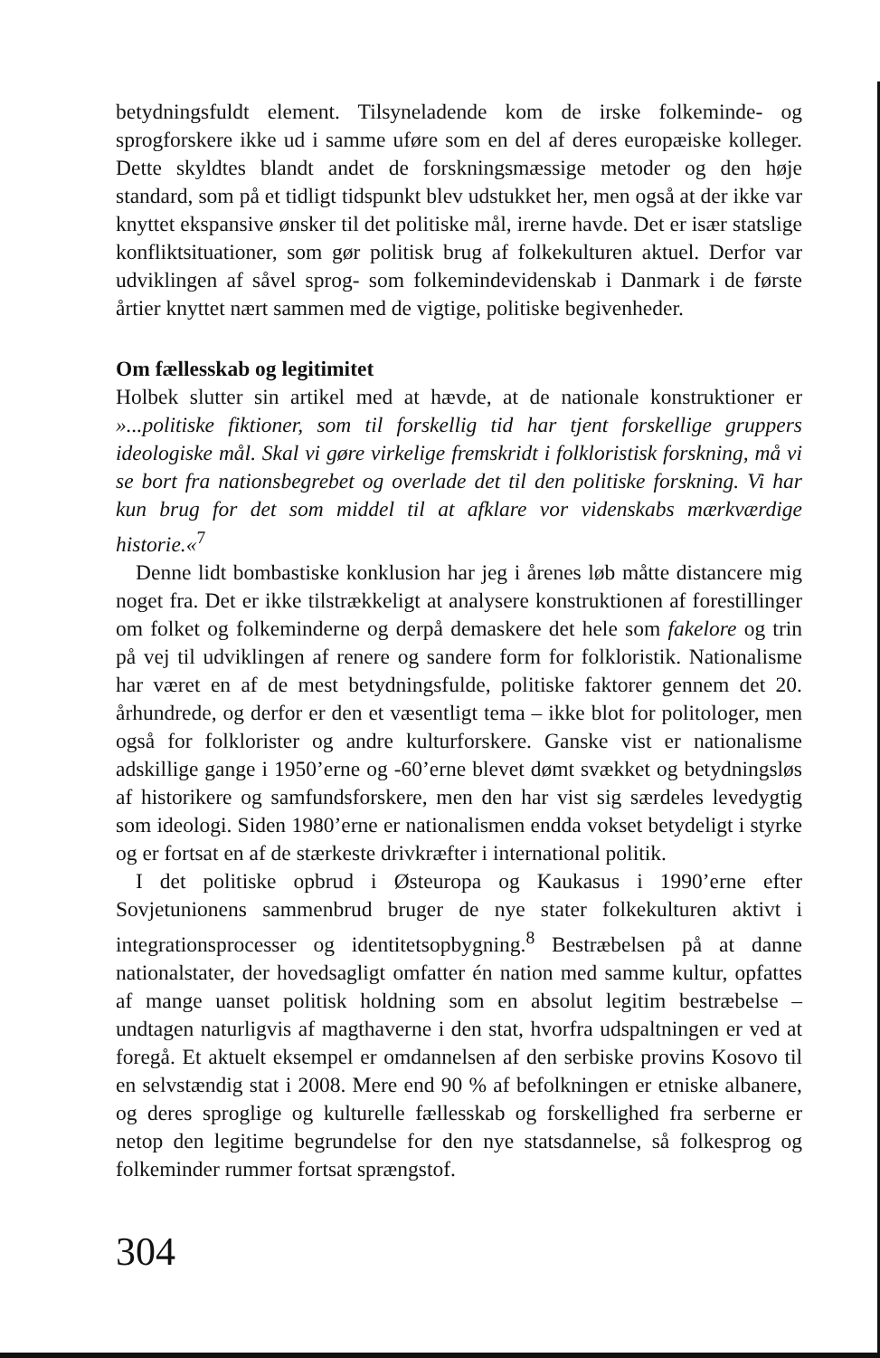betydningsfuldt element. Tilsyneladende kom de irske folkeminde- og sprogforskere ikke ud i samme uføre som en del af deres europæiske kolleger. Dette skyldtes blandt andet de forskningsmæssige metoder og den høje standard, som på et tidligt tidspunkt blev udstukket her, men også at der ikke var knyttet ekspansive ønsker til det politiske mål, irerne havde. Det er især statslige konfliktsituationer, som gør politisk brug af folkekulturen aktuel. Derfor var udviklingen af såvel sprog- som folkemindevidenskab i Danmark i de første årtier knyttet nært sammen med de vigtige, politiske begivenheder.
Om fællesskab og legitimitet
Holbek slutter sin artikel med at hævde, at de nationale konstruktioner er »...politiske fiktioner, som til forskellig tid har tjent forskellige grupp­ers ideologiske mål. Skal vi gøre virkelige fremskridt i folkloristisk forskning, må vi se bort fra nationsbegrebet og overlade det til den politiske forskning. Vi har kun brug for det som middel til at afklare vor videnskabs mærkværdige historie.«<sup>7</sup>
Denne lidt bombastiske konklusion har jeg i årenes løb måtte distancere mig noget fra. Det er ikke tilstrækkeligt at analysere konstruktionen af forestillinger om folket og folkeminderne og derpå demaskere det hele som fakelore og trin på vej til udviklingen af renere og sandere form for folkloristik. Nationalisme har været en af de mest betydningsfulde, politiske faktorer gennem det 20. århundrede, og derfor er den et væsentligt tema – ikke blot for politologer, men også for folklorister og andre kulturforskere. Ganske vist er nationalisme adskillige gange i 1950’erne og -60’erne blevet dømt svækket og betydningsløs af historikere og samfundsforskere, men den har vist sig særdeles levedygtig som ideologi. Siden 1980’erne er nationalismen endda vokset betydeligt i styrke og er fortsat en af de stærkeste drivkræfter i international politik.
I det politiske opbrud i Østeuropa og Kaukasus i 1990’erne efter Sovjetunionens sammenbrud bruger de nye stater folkekulturen aktivt i integrationsprocesser og identitetsopbygning.<sup>8</sup> Bestræbelsen på at danne nationalstater, der hovedsagligt omfatter én nation med samme kultur, opfattes af mange uanset politisk holdning som en absolut legitim bestræbelse – undtagen naturligvis af magthaverne i den stat, hvorfra udspaltningen er ved at foregå. Et aktuelt eksempel er omdannelsen af den serbiske provins Kosovo til en selvstændig stat i 2008. Mere end 90 % af befolkningen er etniske albanere, og deres sproglige og kulturelle fællesskab og forskellighed fra serberne er netop den legitime begrundelse for den nye statsdannelse, så folkesprog og folkeminder rummer fortsat sprængstof.
304